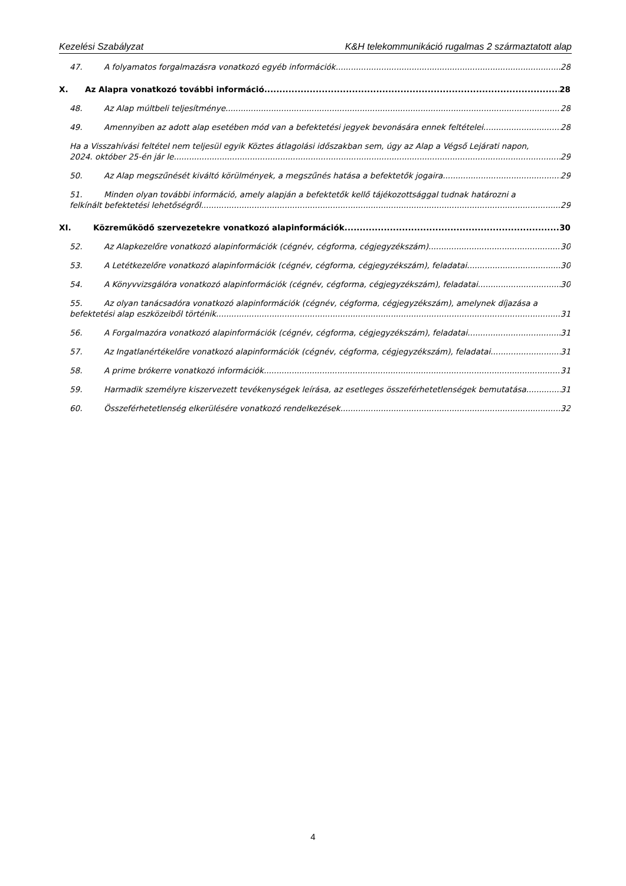Kezelési Szabályzat K&H telekommunikáció rugalmas 2 származtatott alap
47. A folyamatos forgalmazásra vonatkozó egyéb információk 28
X. Az Alapra vonatkozó további információ 28
48. Az Alap múltbeli teljesítménye 28
49. Amennyiben az adott alap esetében mód van a befektetési jegyek bevonására ennek feltételei 28
Ha a Visszahívási feltétel nem teljesül egyik Köztes átlagolási időszakban sem, úgy az Alap a Végső Lejárati napon,
2024. október 25-én jár le. 29
50. Az Alap megszűnését kiváltó körülmények, a megszűnés hatása a befektetők jogaira 29
51. Minden olyan további információ, amely alapján a befektetők kellő tájékozottsággal tudnak határozni a
felkínált befektetési lehetőségről 29
XI. Közreműködő szervezetekre vonatkozó alapinformációk 30
52. Az Alapkezelőre vonatkozó alapinformációk (cégnév, cégforma, cégjegyzékszám) 30
53. A Letétkezelőre vonatkozó alapinformációk (cégnév, cégforma, cégjegyzékszám), feladatai 30
54. A Könyvvizsgálóra vonatkozó alapinformációk (cégnév, cégforma, cégjegyzékszám), feladatai 30
55. Az olyan tanácsadóra vonatkozó alapinformációk (cégnév, cégforma, cégjegyzékszám), amelynek díjazása a
befektetési alap eszközeiből történik 31
56. A Forgalmazóra vonatkozó alapinformációk (cégnév, cégforma, cégjegyzékszám), feladatai 31
57. Az Ingatlanértékelőre vonatkozó alapinformációk (cégnév, cégforma, cégjegyzékszám), feladatai 31
58. A prime brókerre vonatkozó információk 31
59. Harmadik személyre kiszervezett tevékenységek leírása, az esetleges összeférhetetlenségek bemutatása 31
60. Összeférhetetlenség elkerülésére vonatkozó rendelkezések 32
4